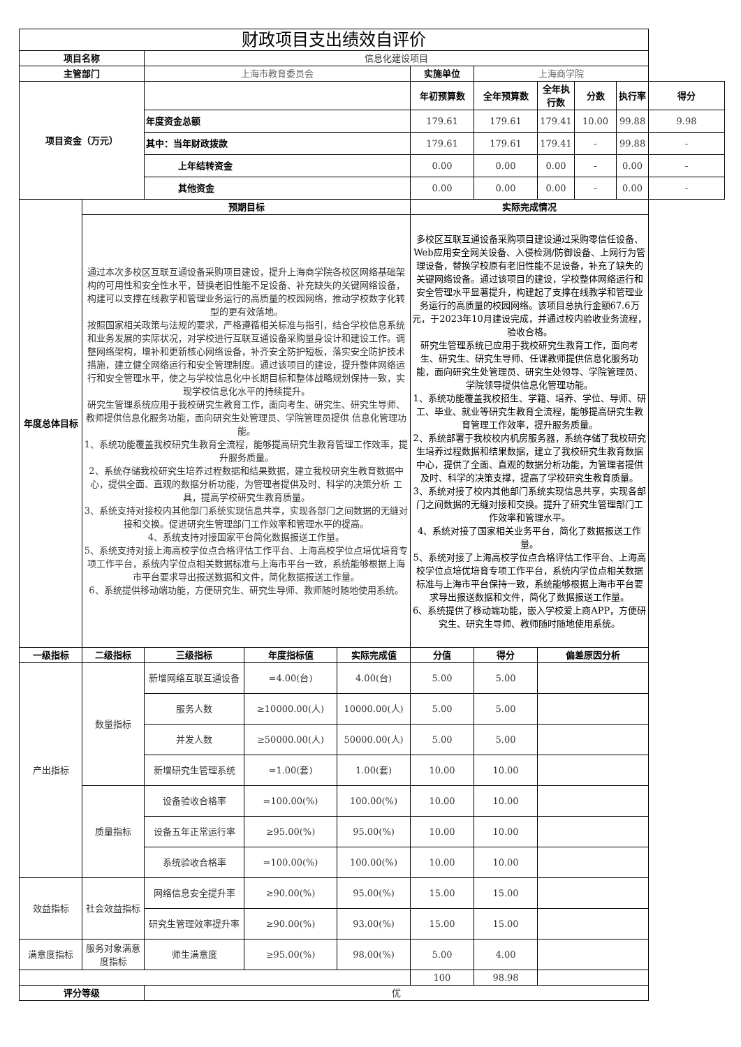| 财政项目支出绩效自评价 | | | | | | | | | | |
| --- | --- | --- | --- | --- | --- | --- | --- | --- | --- | --- |
| 项目名称 | | 信息化建设项目 | | | | | | | | |
| 主管部门 | | 上海市教育委员会 | | | 实施单位 | 上海商学院 | | | | |
| 项目资金（万元） | | | | | 年初预算数 | 全年预算数 | 全年执行数 | 分数 | 执行率 | 得分 |
| | | 年度资金总额 | | | 179.61 | 179.61 | 179.41 | 10.00 | 99.88 | 9.98 |
| | | 其中：当年财政拨款 | | | 179.61 | 179.61 | 179.41 | - | 99.88 | - |
| | | 上年结转资金 | | | 0.00 | 0.00 | 0.00 | - | 0.00 | - |
| | | 其他资金 | | | 0.00 | 0.00 | 0.00 | - | 0.00 | - |
| 年度总体目标 | 预期目标 | | | | 实际完成情况 | | | | | |
| | 通过本次多校区互联互通设备采购项目建设，提升上海商学院各校区网络基础架构的可用性和安全性水平，替换老旧性能不足设备、补充缺失的关键网络设备，构建可以支撑在线教学和管理业务运行的高质量的校园网络，推动学校数字化转型的更有效落地。 按照国家相关政策与法规的要求，严格遵循相关标准与指引，结合学校信息系统和业务发展的实际状况，对学校进行互联互通设备采购量身设计和建设工作。调整网络架构，增补和更新核心网络设备，补齐安全防护短板，落实安全防护技术措施，建立健全网络运行和安全管理制度。通过该项目的建设，提升整体网络运行和安全管理水平，使之与学校信息化中长期目标和整体战略规划保持一致，实现学校信息化水平的持续提升。 研究生管理系统应用于我校研究生教育工作，面向考生、研究生、研究生导师、教师提供信息化服务功能，面向研究生处管理员、学院管理员提供 信息化管理功能。 1、系统功能覆盖我校研究生教育全流程，能够提高研究生教育管理工作效率，提升服务质量。 2、系统存储我校研究生培养过程数据和结果数据，建立我校研究生教育数据中心，提供全面、直观的数据分析功能，为管理者提供及时、科学的决策分析 工具，提高学校研究生教育质量。 3、系统支持对接校内其他部门系统实现信息共享，实现各部门之间数据的无缝对接和交换。促进研究生管理部门工作效率和管理水平的提高。 4、系统支持对接国家平台简化数据报送工作量。 5、系统支持对接上海高校学位点合格评估工作平台、上海高校学位点培优培育专项工作平台，系统内学位点相关数据标准与上海市平台一致，系统能够根据上海市平台要求导出报送数据和文件，简化数据报送工作量。 6、系统提供移动端功能，方便研究生、研究生导师、教师随时随地使用系统。 | | | | 多校区互联互通设备采购项目建设通过采购零信任设备、Web应用安全网关设备、入侵检测/防御设备、上网行为管理设备，替换学校原有老旧性能不足设备，补充了缺失的关键网络设备。通过该项目的建设，学校整体网络运行和安全管理水平显著提升，构建起了支撑在线教学和管理业务运行的高质量的校园网络。该项目总执行金额67.6万元，于2023年10月建设完成，并通过校内验收业务流程，验收合格。 研究生管理系统已应用于我校研究生教育工作，面向考生、研究生、研究生导师、任课教师提供信息化服务功能，面向研究生处管理员、研究生处领导、学院管理员、学院领导提供信息化管理功能。 1、系统功能覆盖我校招生、学籍、培养、学位、导师、研工、毕业、就业等研究生教育全流程，能够提高研究生教育管理工作效率，提升服务质量。 2、系统部署于我校校内机房服务器，系统存储了我校研究生培养过程数据和结果数据，建立了我校研究生教育数据中心，提供了全面、直观的数据分析功能，为管理者提供及时、科学的决策支撑，提高了学校研究生教育质量。 3、系统对接了校内其他部门系统实现信息共享，实现各部门之间数据的无缝对接和交换。提升了研究生管理部门工作效率和管理水平。 4、系统对接了国家相关业务平台，简化了数据报送工作量。 5、系统对接了上海高校学位点合格评估工作平台、上海高校学位点培优培育专项工作平台，系统内学位点相关数据标准与上海市平台保持一致，系统能够根据上海市平台要求导出报送数据和文件，简化了数据报送工作量。 6、系统提供了移动端功能，嵌入学校爱上商APP，方便研究生、研究生导师、教师随时随地使用系统。 | | | | | |
| 一级指标 | 二级指标 | 三级指标 | 年度指标值 | 实际完成值 | 分值 | 得分 | 偏差原因分析 | | | |
| 产出指标 | 数量指标 | 新增网络互联互通设备 | =4.00(台) | 4.00(台) | 5.00 | 5.00 | | | | |
| | | 服务人数 | ≥10000.00(人) | 10000.00(人) | 5.00 | 5.00 | | | | |
| | | 并发人数 | ≥50000.00(人) | 50000.00(人) | 5.00 | 5.00 | | | | |
| | | 新增研究生管理系统 | =1.00(套) | 1.00(套) | 10.00 | 10.00 | | | | |
| | 质量指标 | 设备验收合格率 | =100.00(%) | 100.00(%) | 10.00 | 10.00 | | | | |
| | | 设备五年正常运行率 | ≥95.00(%) | 95.00(%) | 10.00 | 10.00 | | | | |
| | | 系统验收合格率 | =100.00(%) | 100.00(%) | 10.00 | 10.00 | | | | |
| 效益指标 | 社会效益指标 | 网络信息安全提升率 | ≥90.00(%) | 95.00(%) | 15.00 | 15.00 | | | | |
| | | 研究生管理效率提升率 | ≥90.00(%) | 93.00(%) | 15.00 | 15.00 | | | | |
| 满意度指标 | 服务对象满意度指标 | 师生满意度 | ≥95.00(%) | 98.00(%) | 5.00 | 4.00 | | | | |
| | | | | | 100 | 98.98 | | | | |
| 评分等级 | | 优 | | | | | | | | |